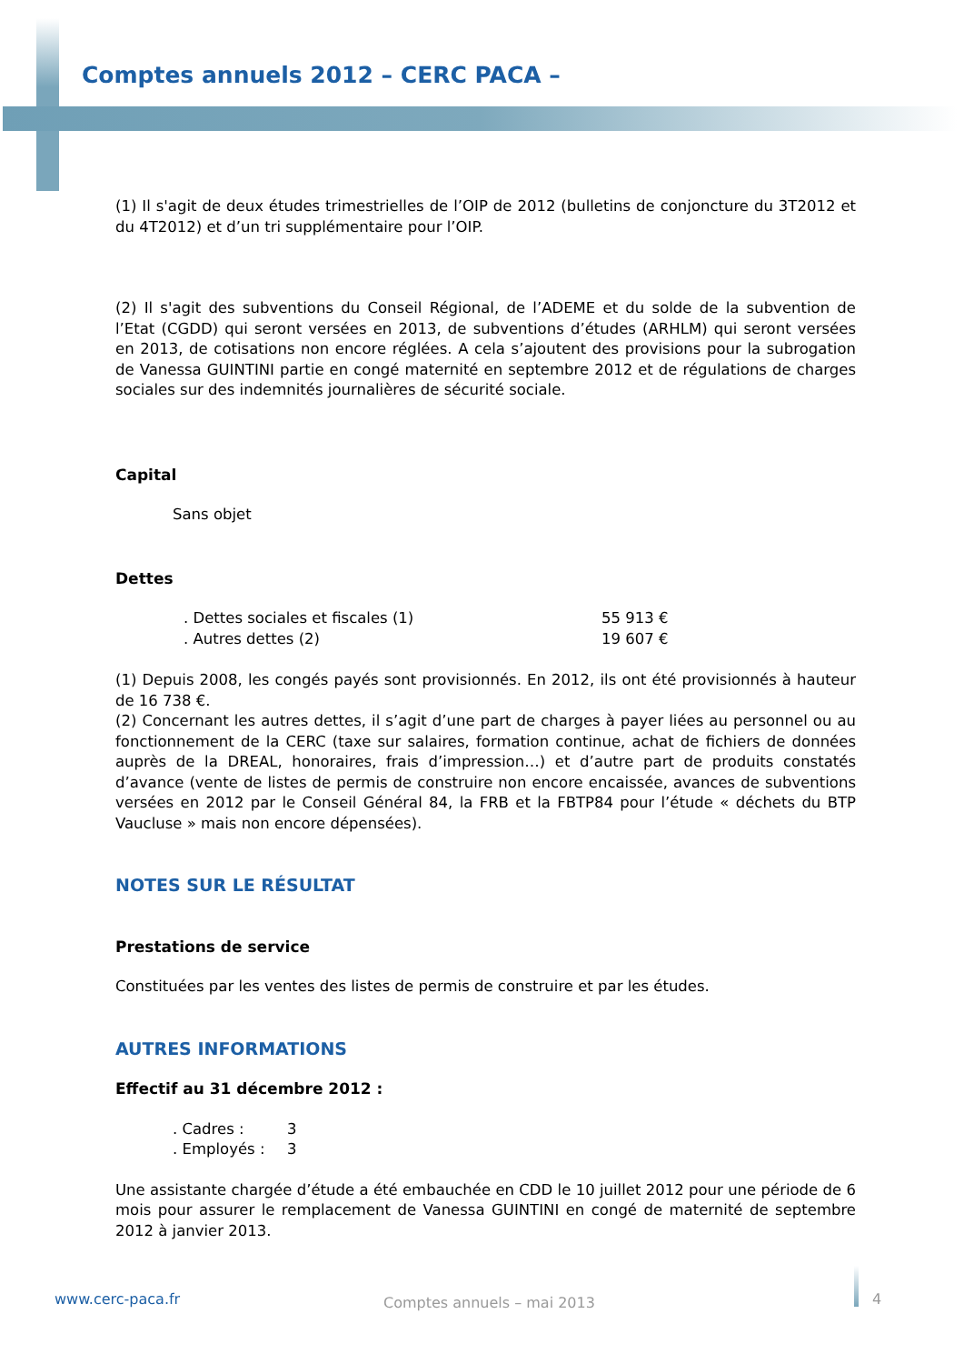Comptes annuels 2012 – CERC PACA –
(1) Il s'agit de deux études trimestrielles de l’OIP de 2012 (bulletins de conjoncture du 3T2012 et du 4T2012) et d’un tri supplémentaire pour l’OIP.
(2) Il s'agit des subventions du Conseil Régional, de l’ADEME et du solde de la subvention de l’Etat (CGDD) qui seront versées en 2013, de subventions d’études (ARHLM) qui seront versées en 2013, de cotisations non encore réglées. A cela s’ajoutent des provisions pour la subrogation de Vanessa GUINTINI partie en congé maternité en septembre 2012 et de régulations de charges sociales sur des indemnités journalières de sécurité sociale.
Capital
Sans objet
Dettes
. Dettes sociales et fiscales (1) 55 913 € . Autres dettes (2) 19 607 €
(1) Depuis 2008, les congés payés sont provisionnés. En 2012, ils ont été provisionnés à hauteur de 16 738 €.
(2) Concernant les autres dettes, il s’agit d’une part de charges à payer liées au personnel ou au fonctionnement de la CERC (taxe sur salaires, formation continue, achat de fichiers de données auprès de la DREAL, honoraires, frais d’impression…) et d’autre part de produits constatés d’avance (vente de listes de permis de construire non encore encaissée, avances de subventions versées en 2012 par le Conseil Général 84, la FRB et la FBTP84 pour l’étude « déchets du BTP Vaucluse » mais non encore dépensées).
NOTES SUR LE RÉSULTAT
Prestations de service
Constituées par les ventes des listes de permis de construire et par les études.
AUTRES INFORMATIONS
Effectif au 31 décembre 2012 :
. Cadres : 3. Employés : 3
Une assistante chargée d’étude a été embauchée en CDD le 10 juillet 2012 pour une période de 6 mois pour assurer le remplacement de Vanessa GUINTINI en congé de maternité de septembre 2012 à janvier 2013.
www.cerc-paca.fr Comptes annuels – mai 2013 4